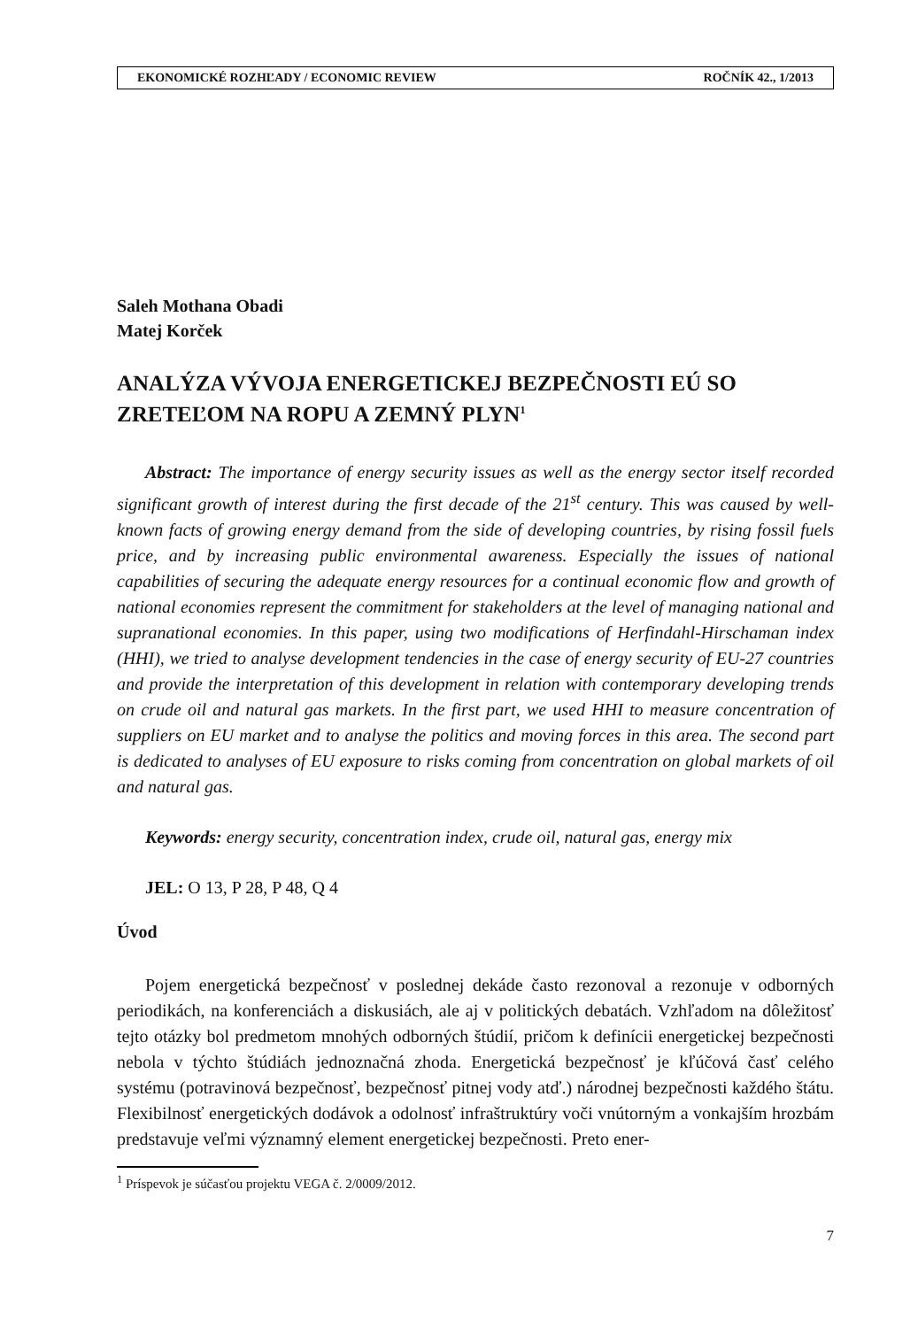EKONOMICKÉ ROZHĽADY / ECONOMIC REVIEW ROČNÍK 42., 1/2013
Saleh Mothana Obadi
Matej Korček
ANALÝZA VÝVOJA ENERGETICKEJ BEZPEČNOSTI EÚ SO ZRETEĽOM NA ROPU A ZEMNÝ PLYN<sup>1</sup>
Abstract: The importance of energy security issues as well as the energy sector itself recorded significant growth of interest during the first decade of the 21<sup>st</sup> century. This was caused by well-known facts of growing energy demand from the side of developing countries, by rising fossil fuels price, and by increasing public environmental awareness. Especially the issues of national capabilities of securing the adequate energy resources for a continual economic flow and growth of national economies represent the commitment for stakeholders at the level of managing national and supranational economies. In this paper, using two modifications of Herfindahl-Hirschaman index (HHI), we tried to analyse development tendencies in the case of energy security of EU-27 countries and provide the interpretation of this development in relation with contemporary developing trends on crude oil and natural gas markets. In the first part, we used HHI to measure concentration of suppliers on EU market and to analyse the politics and moving forces in this area. The second part is dedicated to analyses of EU exposure to risks coming from concentration on global markets of oil and natural gas.
Keywords: energy security, concentration index, crude oil, natural gas, energy mix
JEL: O 13, P 28, P 48, Q 4
Úvod
Pojem energetická bezpečnosť v poslednej dekáde často rezonoval a rezonuje v odborných periodikách, na konferenciách a diskusiách, ale aj v politických debatách. Vzhľadom na dôležitosť tejto otázky bol predmetom mnohých odborných štúdií, pričom k definícii energetickej bezpečnosti nebola v týchto štúdiách jednoznačná zhoda. Energetická bezpečnosť je kľúčová časť celého systému (potravinová bezpečnosť, bezpečnosť pitnej vody atď.) národnej bezpečnosti každého štátu. Flexibilnosť energetických dodávok a odolnosť infraštruktúry voči vnútorným a vonkajším hrozbám predstavuje veľmi významný element energetickej bezpečnosti. Preto ener-
<sup>1</sup> Príspevok je súčasťou projektu VEGA č. 2/0009/2012.
7